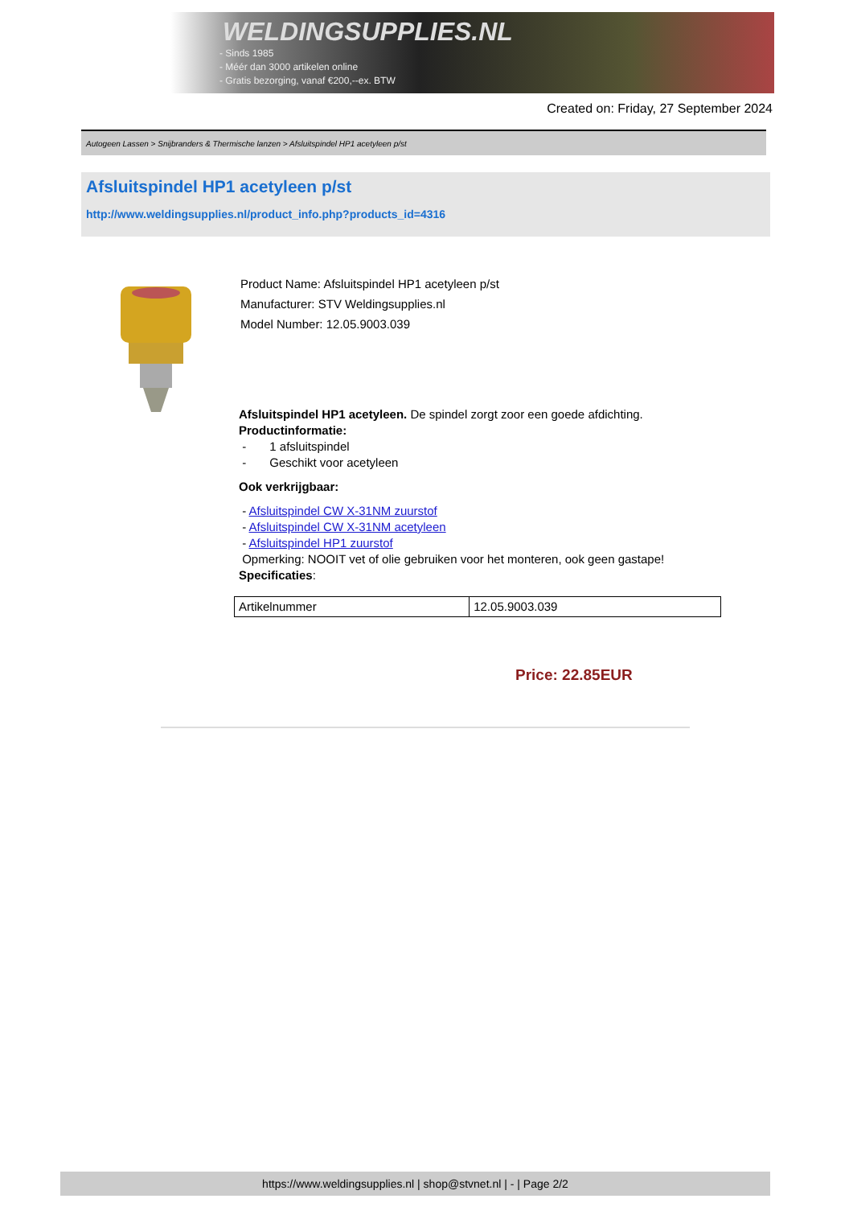WELDINGSUPPLIES.NL
- Sinds 1985
- Méér dan 3000 artikelen online
- Gratis bezorging, vanaf €200,--ex. BTW
Created on: Friday, 27 September 2024
Autogeen Lassen > Snijbranders & Thermische lanzen > Afsluitspindel HP1 acetyleen p/st
Afsluitspindel HP1 acetyleen p/st
http://www.weldingsupplies.nl/product_info.php?products_id=4316
Product Name: Afsluitspindel HP1 acetyleen p/st
Manufacturer: STV Weldingsupplies.nl
Model Number: 12.05.9003.039
Afsluitspindel HP1 acetyleen. De spindel zorgt zoor een goede afdichting.
Productinformatie:
- 1 afsluitspindel
- Geschikt voor acetyleen
Ook verkrijgbaar:
- Afsluitspindel CW X-31NM zuurstof
- Afsluitspindel CW X-31NM acetyleen
- Afsluitspindel HP1 zuurstof
Opmerking: NOOIT vet of olie gebruiken voor het monteren, ook geen gastape!
Specificaties:
| Artikelnummer | 12.05.9003.039 |
Price: 22.85EUR
https://www.weldingsupplies.nl | shop@stvnet.nl | - | Page 2/2